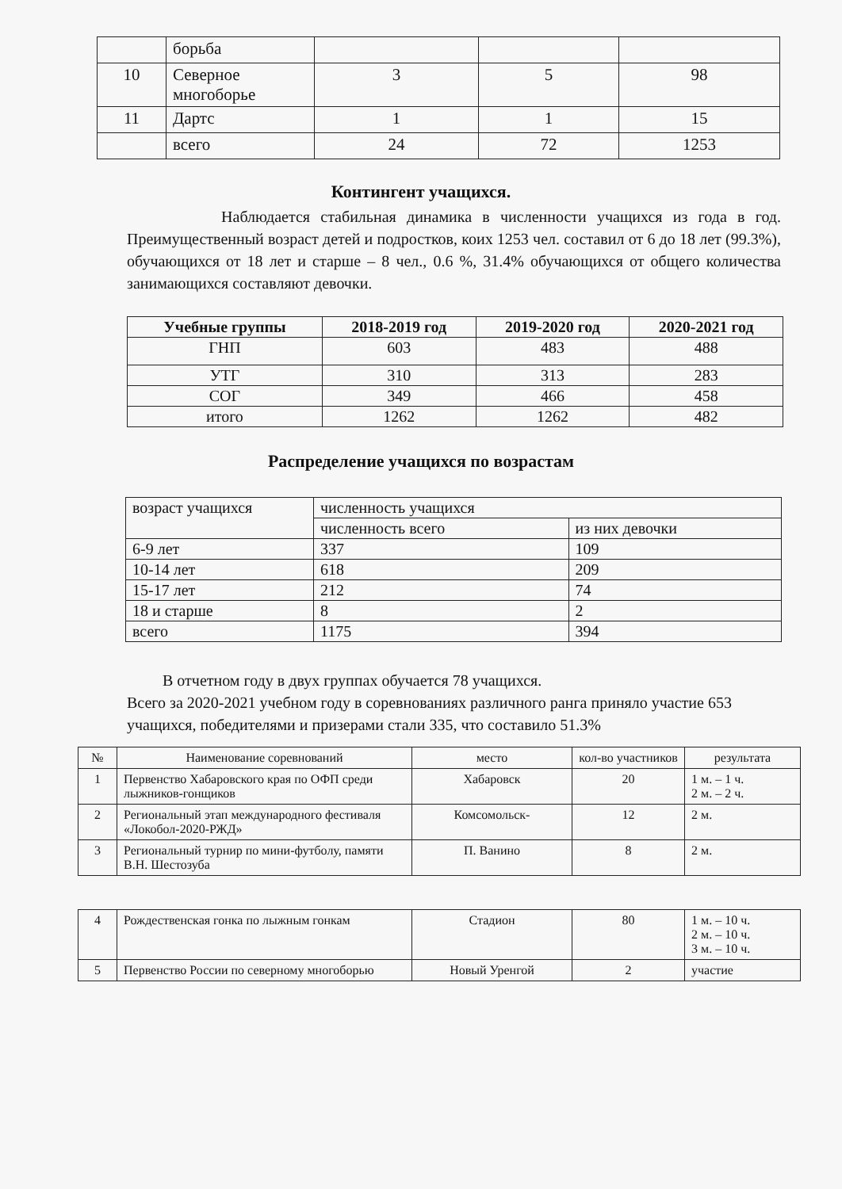| | борьба | | | |
| 10 | Северное многоборье | 3 | 5 | 98 |
| 11 | Дартс | 1 | 1 | 15 |
| | всего | 24 | 72 | 1253 |
Контингент учащихся.
Наблюдается стабильная динамика в численности учащихся из года в год. Преимущественный возраст детей и подростков, коих 1253 чел. составил от 6 до 18 лет (99.3%), обучающихся от 18 лет и старше – 8 чел., 0.6 %, 31.4% обучающихся от общего количества занимающихся составляют девочки.
| Учебные группы | 2018-2019 год | 2019-2020 год | 2020-2021 год |
| --- | --- | --- | --- |
| ГНП | 603 | 483 | 488 |
| УТГ | 310 | 313 | 283 |
| СОГ | 349 | 466 | 458 |
| итого | 1262 | 1262 | 482 |
Распределение учащихся по возрастам
| возраст учащихся | численность учащихся | |
| | численность всего | из них девочки |
| 6-9 лет | 337 | 109 |
| 10-14 лет | 618 | 209 |
| 15-17 лет | 212 | 74 |
| 18 и старше | 8 | 2 |
| всего | 1175 | 394 |
В отчетном году в двух группах обучается 78 учащихся.
Всего за 2020-2021 учебном году в соревнованиях различного ранга приняло участие 653 учащихся, победителями и призерами стали 335, что составило 51.3%
| № | Наименование соревнований | место | кол-во участников | результата |
| 1 | Первенство Хабаровского края по ОФП среди лыжников-гонщиков | Хабаровск | 20 | 1 м. – 1 ч. 2 м. – 2 ч. |
| 2 | Региональный этап международного фестиваля «Локобол-2020-РЖД» | Комсомольск- | 12 | 2 м. |
| 3 | Региональный турнир по мини-футболу, памяти В.Н. Шестозуба | П. Ванино | 8 | 2 м. |
| 4 | Рождественская гонка по лыжным гонкам | Стадион | 80 | 1 м. – 10 ч. 2 м. – 10 ч. 3 м. – 10 ч. |
| 5 | Первенство России по северному многоборью | Новый Уренгой | 2 | участие |